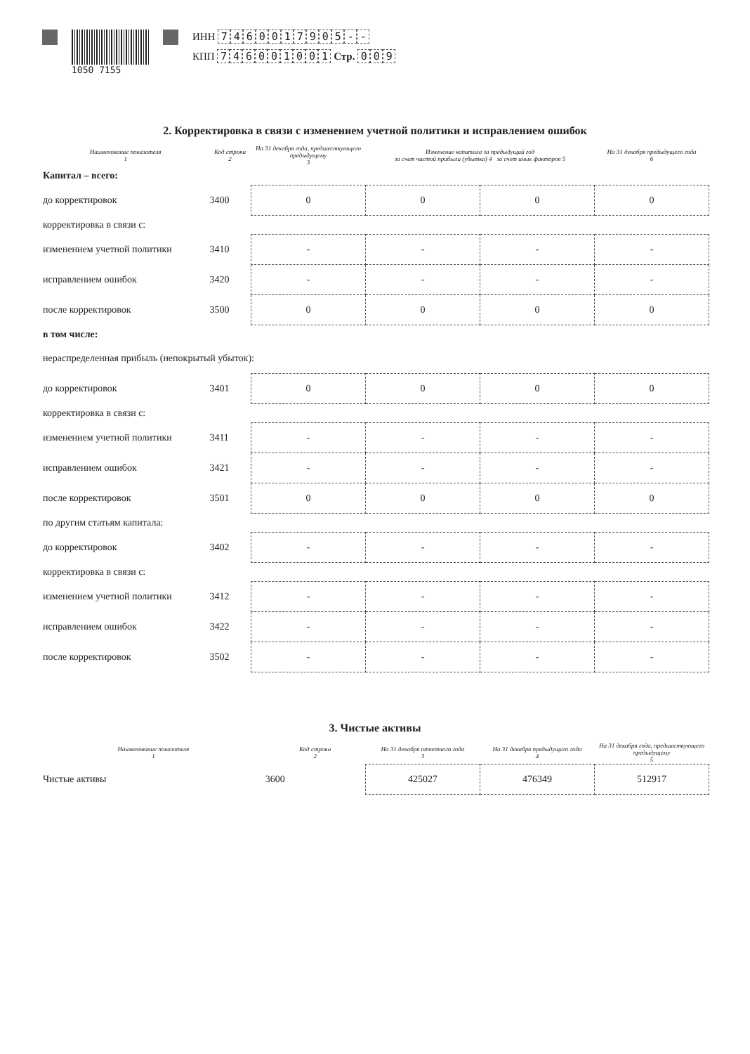1050 7155
ИНН 7460017905 - -
КПП 746001001 Стр. 0 0 9
2. Корректировка в связи с изменением учетной политики и исправлением ошибок
| Наименование показателя 1 | Код строки 2 | На 31 декабря года, предшествующего предыдущему 3 | Изменение капитала за предыдущий год за счет чистой прибыли (убытка) 4 за счет иных факторов 5 | | На 31 декабря предыдущего года 6 |
| --- | --- | --- | --- | --- | --- |
| Капитал – всего: | | | | | |
| до корректировок | 3400 | 0 | 0 | 0 | 0 |
| корректировка в связи с: | | | | | |
| изменением учетной политики | 3410 | - | - | - | - |
| исправлением ошибок | 3420 | - | - | - | - |
| после корректировок | 3500 | 0 | 0 | 0 | 0 |
| в том числе: | | | | | |
| нераспределенная прибыль (непокрытый убыток): | | | | | |
| до корректировок | 3401 | 0 | 0 | 0 | 0 |
| корректировка в связи с: | | | | | |
| изменением учетной политики | 3411 | - | - | - | - |
| исправлением ошибок | 3421 | - | - | - | - |
| после корректировок | 3501 | 0 | 0 | 0 | 0 |
| по другим статьям капитала: | | | | | |
| до корректировок | 3402 | - | - | - | - |
| корректировка в связи с: | | | | | |
| изменением учетной политики | 3412 | - | - | - | - |
| исправлением ошибок | 3422 | - | - | - | - |
| после корректировок | 3502 | - | - | - | - |
3. Чистые активы
| Наименование показателя 1 | Код строки 2 | На 31 декабря отчетного года 3 | На 31 декабря предыдущего года 4 | На 31 декабря года, предшествующего предыдущему 5 |
| --- | --- | --- | --- | --- |
| Чистые активы | 3600 | 425027 | 476349 | 512917 |